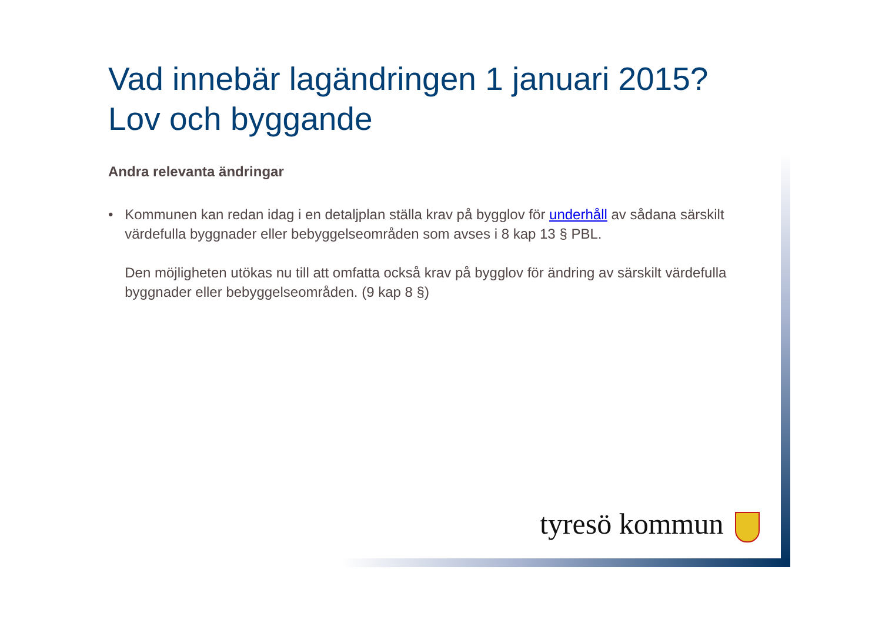Vad innebär lagändringen 1 januari 2015?
Lov och byggande
Andra relevanta ändringar
• Kommunen kan redan idag i en detaljplan ställa krav på bygglov för underhåll av sådana särskilt värdefulla byggnader eller bebyggelseområden som avses i 8 kap 13 § PBL.
Den möjligheten utökas nu till att omfatta också krav på bygglov för ändring av särskilt värdefulla byggnader eller bebyggelseområden. (9 kap 8 §)
tyresö kommun